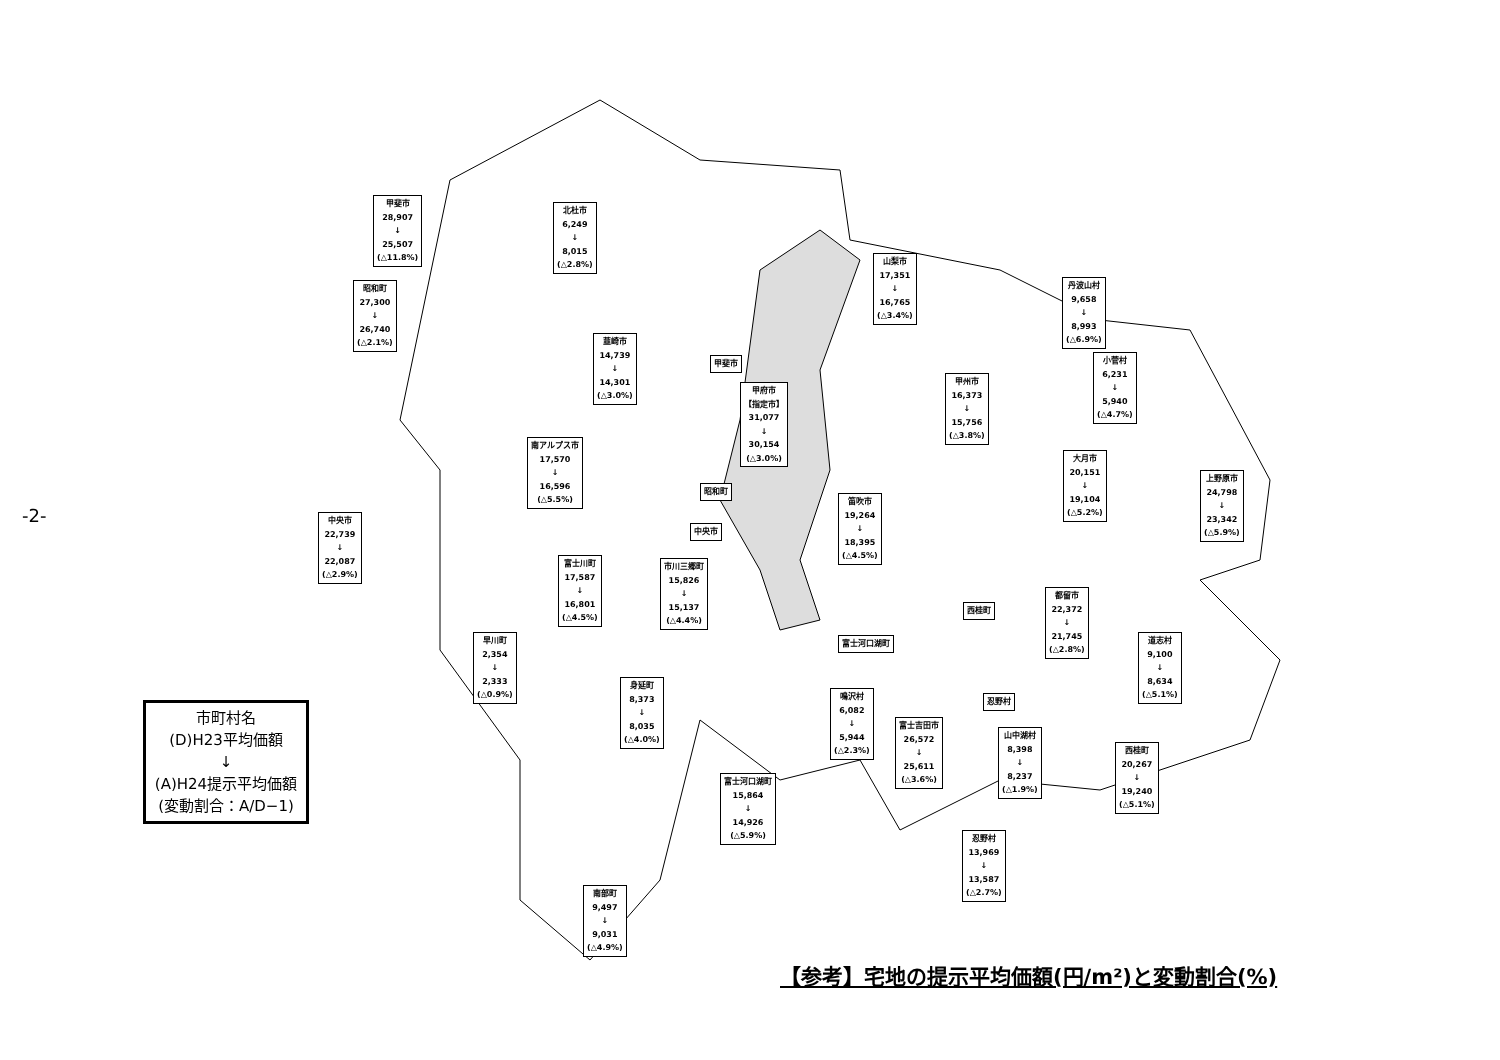-2-
甲斐市
28,907
↓
25,507
(△11.8%)
北杜市
6,249
↓
8,015
(△2.8%)
昭和町
27,300
↓
26,740
(△2.1%)
山梨市
17,351
↓
16,765
(△3.4%)
丹波山村
9,658
↓
8,993
(△6.9%)
韮崎市
14,739
↓
14,301
(△3.0%)
甲斐市
甲府市
【指定市】
31,077
↓
30,154
(△3.0%)
甲州市
16,373
↓
15,756
(△3.8%)
小菅村
6,231
↓
5,940
(△4.7%)
南アルプス市
17,570
↓
16,596
(△5.5%)
大月市
20,151
↓
19,104
(△5.2%)
上野原市
24,798
↓
23,342
(△5.9%)
昭和町
笛吹市
19,264
↓
18,395
(△4.5%)
中央市
22,739
↓
22,087
(△2.9%)
中央市
富士川町
17,587
↓
16,801
(△4.5%)
市川三郷町
15,826
↓
15,137
(△4.4%)
都留市
22,372
↓
21,745
(△2.8%)
西桂町
富士河口湖町
早川町
2,354
↓
2,333
(△0.9%)
道志村
9,100
↓
8,634
(△5.1%)
身延町
8,373
↓
8,035
(△4.0%)
鳴沢村
6,082
↓
5,944
(△2.3%)
忍野村
富士吉田市
26,572
↓
25,611
(△3.6%)
山中湖村
8,398
↓
8,237
(△1.9%)
西桂町
20,267
↓
19,240
(△5.1%)
富士河口湖町
15,864
↓
14,926
(△5.9%)
忍野村
13,969
↓
13,587
(△2.7%)
南部町
9,497
↓
9,031
(△4.9%)
市町村名
(D)H23平均価額
↓
(A)H24提示平均価額
(変動割合：A/D−1)
【参考】宅地の提示平均価額(円/m²)と変動割合(%)